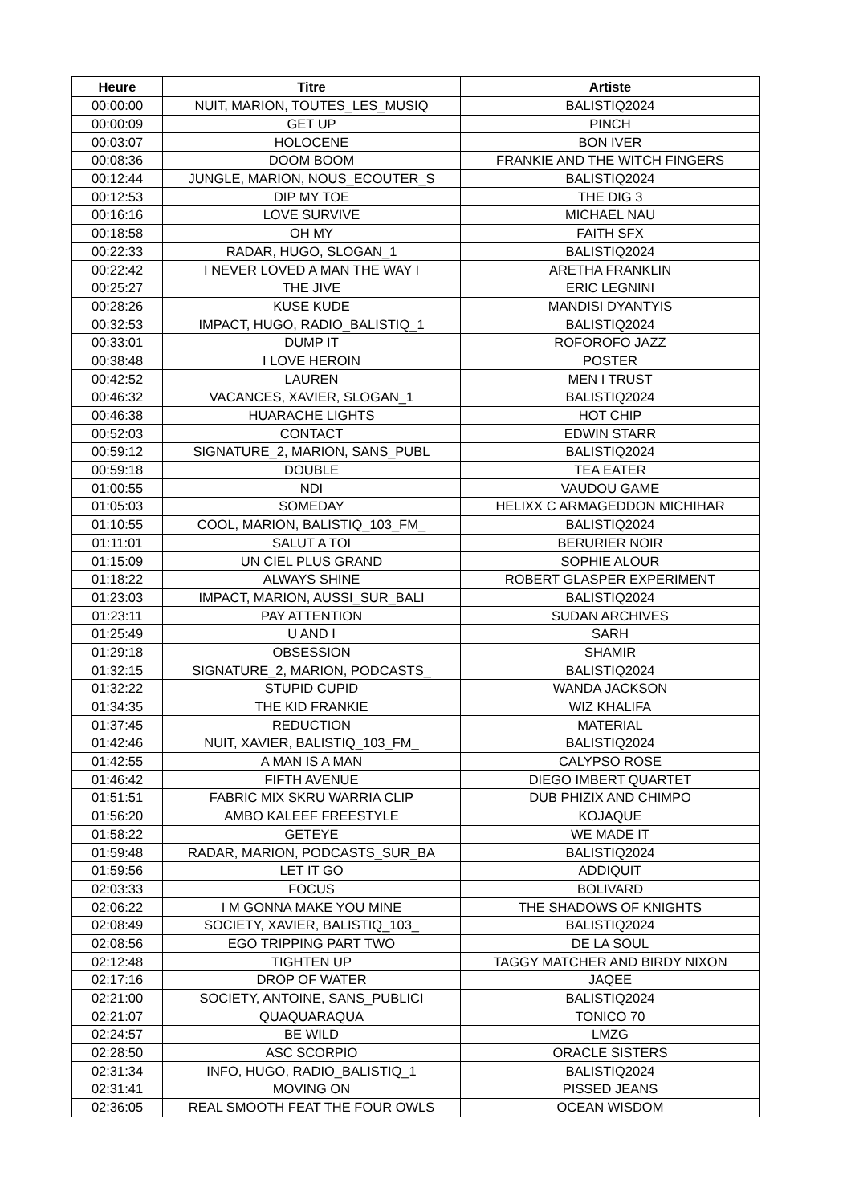| Heure | Titre | Artiste |
| --- | --- | --- |
| 00:00:00 | NUIT, MARION, TOUTES_LES_MUSIQ | BALISTIQ2024 |
| 00:00:09 | GET UP | PINCH |
| 00:03:07 | HOLOCENE | BON IVER |
| 00:08:36 | DOOM BOOM | FRANKIE AND THE WITCH FINGERS |
| 00:12:44 | JUNGLE, MARION, NOUS_ECOUTER_S | BALISTIQ2024 |
| 00:12:53 | DIP MY TOE | THE DIG 3 |
| 00:16:16 | LOVE SURVIVE | MICHAEL NAU |
| 00:18:58 | OH MY | FAITH SFX |
| 00:22:33 | RADAR, HUGO, SLOGAN_1 | BALISTIQ2024 |
| 00:22:42 | I NEVER LOVED A MAN THE WAY I | ARETHA FRANKLIN |
| 00:25:27 | THE JIVE | ERIC LEGNINI |
| 00:28:26 | KUSE KUDE | MANDISI DYANTYIS |
| 00:32:53 | IMPACT, HUGO, RADIO_BALISTIQ_1 | BALISTIQ2024 |
| 00:33:01 | DUMP IT | ROFOROFO JAZZ |
| 00:38:48 | I LOVE HEROIN | POSTER |
| 00:42:52 | LAUREN | MEN I TRUST |
| 00:46:32 | VACANCES, XAVIER, SLOGAN_1 | BALISTIQ2024 |
| 00:46:38 | HUARACHE LIGHTS | HOT CHIP |
| 00:52:03 | CONTACT | EDWIN STARR |
| 00:59:12 | SIGNATURE_2, MARION, SANS_PUBL | BALISTIQ2024 |
| 00:59:18 | DOUBLE | TEA EATER |
| 01:00:55 | NDI | VAUDOU GAME |
| 01:05:03 | SOMEDAY | HELIXX C ARMAGEDDON MICHIHAR |
| 01:10:55 | COOL, MARION, BALISTIQ_103_FM_ | BALISTIQ2024 |
| 01:11:01 | SALUT A TOI | BERURIER NOIR |
| 01:15:09 | UN CIEL PLUS GRAND | SOPHIE ALOUR |
| 01:18:22 | ALWAYS SHINE | ROBERT GLASPER EXPERIMENT |
| 01:23:03 | IMPACT, MARION, AUSSI_SUR_BALI | BALISTIQ2024 |
| 01:23:11 | PAY ATTENTION | SUDAN ARCHIVES |
| 01:25:49 | U AND I | SARH |
| 01:29:18 | OBSESSION | SHAMIR |
| 01:32:15 | SIGNATURE_2, MARION, PODCASTS_ | BALISTIQ2024 |
| 01:32:22 | STUPID CUPID | WANDA JACKSON |
| 01:34:35 | THE KID FRANKIE | WIZ KHALIFA |
| 01:37:45 | REDUCTION | MATERIAL |
| 01:42:46 | NUIT, XAVIER, BALISTIQ_103_FM_ | BALISTIQ2024 |
| 01:42:55 | A MAN IS A MAN | CALYPSO ROSE |
| 01:46:42 | FIFTH AVENUE | DIEGO IMBERT QUARTET |
| 01:51:51 | FABRIC MIX SKRU WARRIA CLIP | DUB PHIZIX AND CHIMPO |
| 01:56:20 | AMBO KALEEF FREESTYLE | KOJAQUE |
| 01:58:22 | GETEYE | WE MADE IT |
| 01:59:48 | RADAR, MARION, PODCASTS_SUR_BA | BALISTIQ2024 |
| 01:59:56 | LET IT GO | ADDIQUIT |
| 02:03:33 | FOCUS | BOLIVARD |
| 02:06:22 | I M GONNA MAKE YOU MINE | THE SHADOWS OF KNIGHTS |
| 02:08:49 | SOCIETY, XAVIER, BALISTIQ_103_ | BALISTIQ2024 |
| 02:08:56 | EGO TRIPPING PART TWO | DE LA SOUL |
| 02:12:48 | TIGHTEN UP | TAGGY MATCHER AND BIRDY NIXON |
| 02:17:16 | DROP OF WATER | JAQEE |
| 02:21:00 | SOCIETY, ANTOINE, SANS_PUBLICI | BALISTIQ2024 |
| 02:21:07 | QUAQUARAQUA | TONICO 70 |
| 02:24:57 | BE WILD | LMZG |
| 02:28:50 | ASC SCORPIO | ORACLE SISTERS |
| 02:31:34 | INFO, HUGO, RADIO_BALISTIQ_1 | BALISTIQ2024 |
| 02:31:41 | MOVING ON | PISSED JEANS |
| 02:36:05 | REAL SMOOTH FEAT THE FOUR OWLS | OCEAN WISDOM |